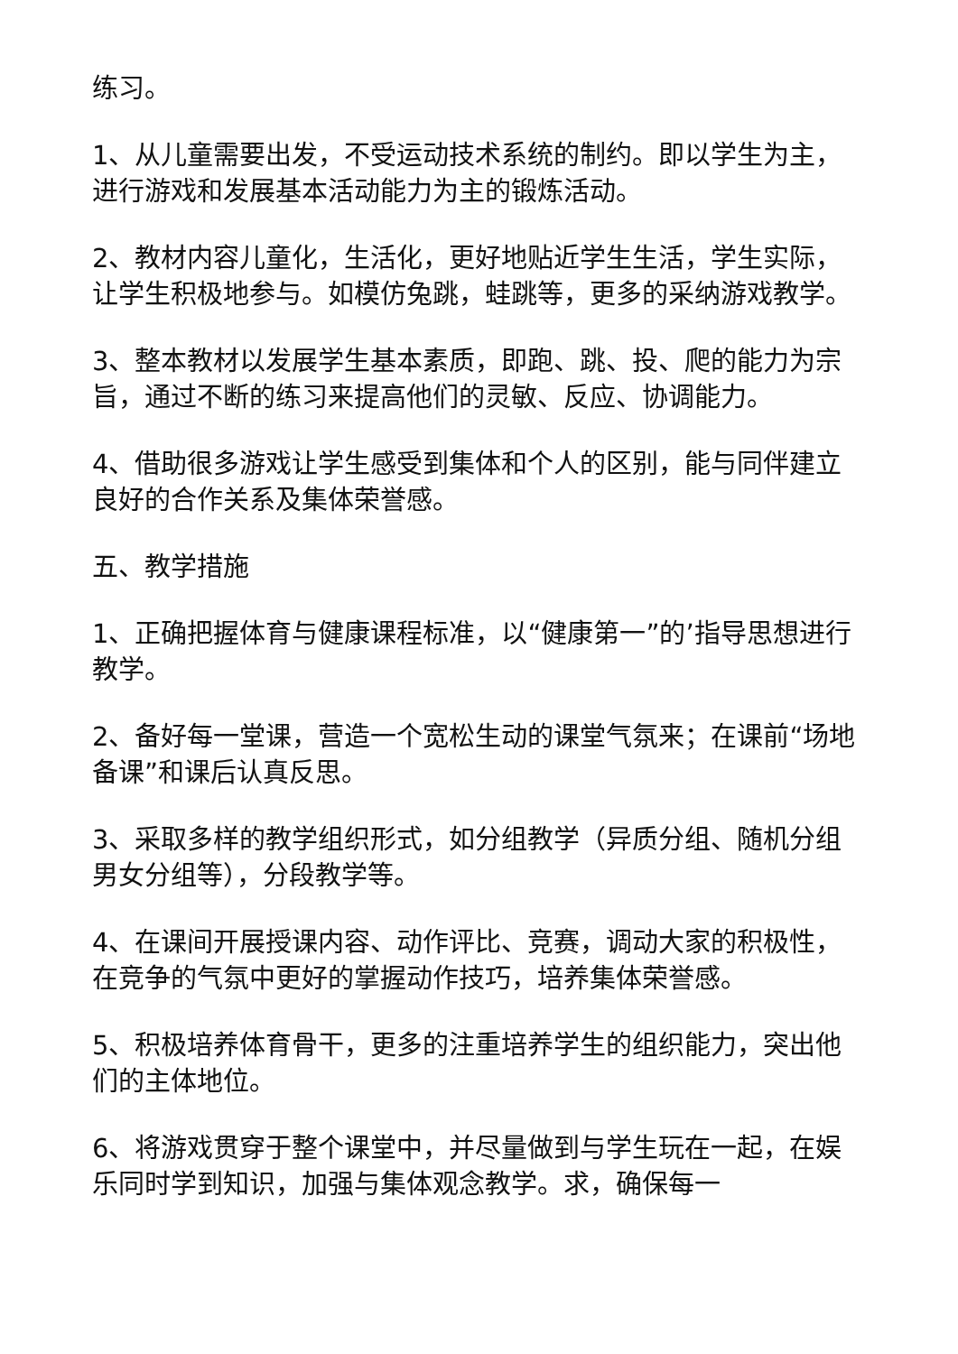练习。
1、从儿童需要出发，不受运动技术系统的制约。即以学生为主，进行游戏和发展基本活动能力为主的锻炼活动。
2、教材内容儿童化，生活化，更好地贴近学生生活，学生实际，让学生积极地参与。如模仿兔跳，蛙跳等，更多的采纳游戏教学。
3、整本教材以发展学生基本素质，即跑、跳、投、爬的能力为宗旨，通过不断的练习来提高他们的灵敏、反应、协调能力。
4、借助很多游戏让学生感受到集体和个人的区别，能与同伴建立良好的合作关系及集体荣誉感。
五、教学措施
1、正确把握体育与健康课程标准，以“健康第一”的’指导思想进行教学。
2、备好每一堂课，营造一个宽松生动的课堂气氛来；在课前“场地备课”和课后认真反思。
3、采取多样的教学组织形式，如分组教学（异质分组、随机分组男女分组等），分段教学等。
4、在课间开展授课内容、动作评比、竞赛，调动大家的积极性，在竞争的气氛中更好的掌握动作技巧，培养集体荣誉感。
5、积极培养体育骨干，更多的注重培养学生的组织能力，突出他们的主体地位。
6、将游戏贯穿于整个课堂中，并尽量做到与学生玩在一起，在娱乐同时学到知识，加强与集体观念教学。求，确保每一